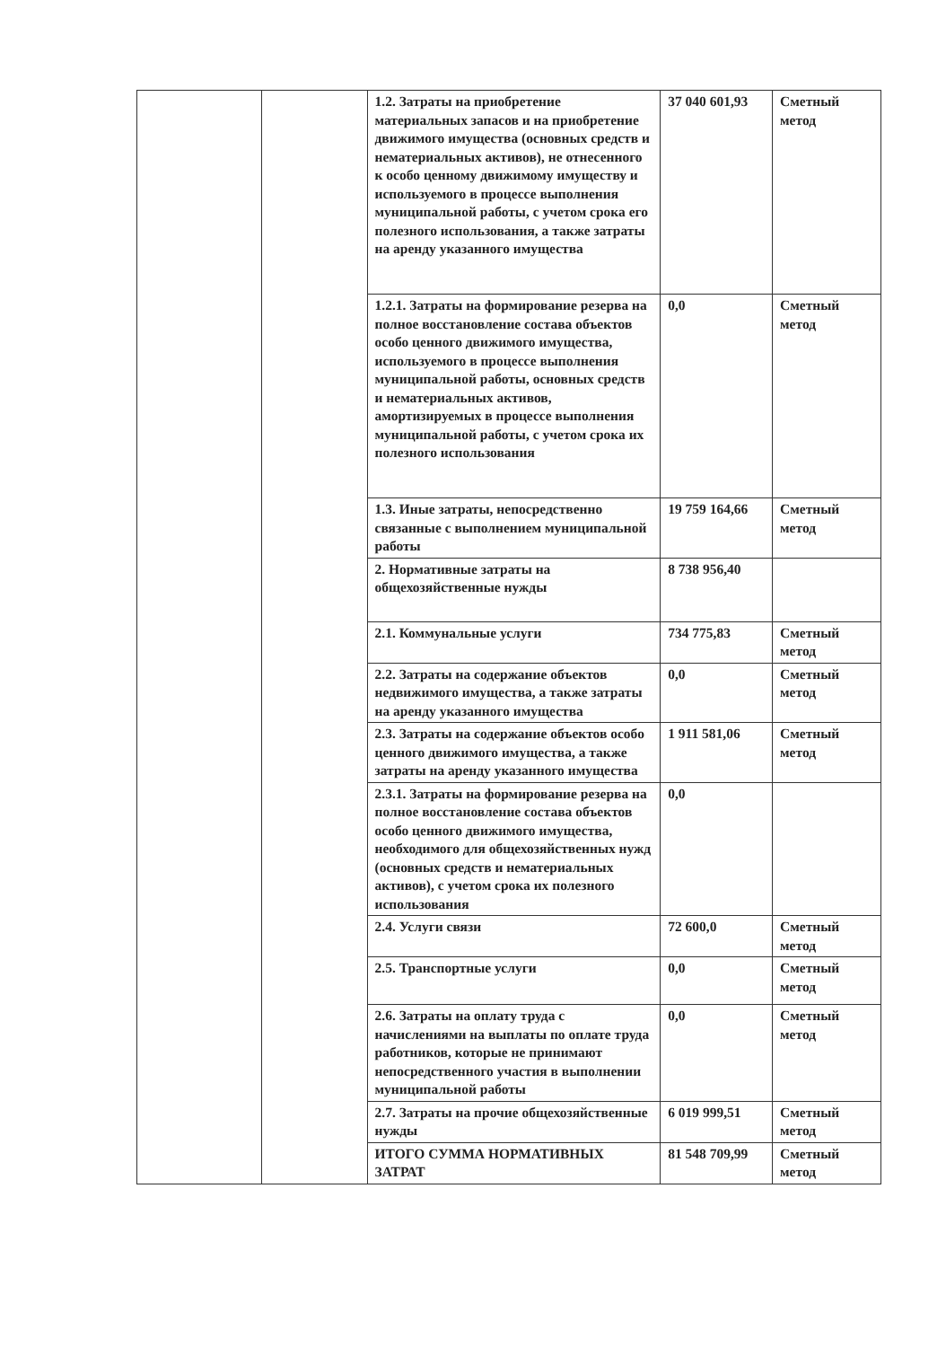| | | 1.2. Затраты на приобретение материальных запасов и на приобретение движимого имущества (основных средств и нематериальных активов), не отнесенного к особо ценному движимому имуществу и используемого в процессе выполнения муниципальной работы, с учетом срока его полезного использования, а также затраты на аренду указанного имущества | 37 040 601,93 | Сметный метод |
| | | 1.2.1. Затраты на формирование резерва на полное восстановление состава объектов особо ценного движимого имущества, используемого в процессе выполнения муниципальной работы, основных средств и нематериальных активов, амортизируемых в процессе выполнения муниципальной работы, с учетом срока их полезного использования | 0,0 | Сметный метод |
| | | 1.3. Иные затраты, непосредственно связанные с выполнением муниципальной работы | 19 759 164,66 | Сметный метод |
| | | 2. Нормативные затраты на общехозяйственные нужды | 8 738 956,40 | |
| | | 2.1. Коммунальные услуги | 734 775,83 | Сметный метод |
| | | 2.2. Затраты на содержание объектов недвижимого имущества, а также затраты на аренду указанного имущества | 0,0 | Сметный метод |
| | | 2.3. Затраты на содержание объектов особо ценного движимого имущества, а также затраты на аренду указанного имущества | 1 911 581,06 | Сметный метод |
| | | 2.3.1. Затраты на формирование резерва на полное восстановление состава объектов особо ценного движимого имущества, необходимого для общехозяйственных нужд (основных средств и нематериальных активов), с учетом срока их полезного использования | 0,0 | |
| | | 2.4. Услуги связи | 72 600,0 | Сметный метод |
| | | 2.5. Транспортные услуги | 0,0 | Сметный метод |
| | | 2.6. Затраты на оплату труда с начислениями на выплаты по оплате труда работников, которые не принимают непосредственного участия в выполнении муниципальной работы | 0,0 | Сметный метод |
| | | 2.7. Затраты на прочие общехозяйственные нужды | 6 019 999,51 | Сметный метод |
| | | ИТОГО СУММА НОРМАТИВНЫХ ЗАТРАТ | 81 548 709,99 | Сметный метод |